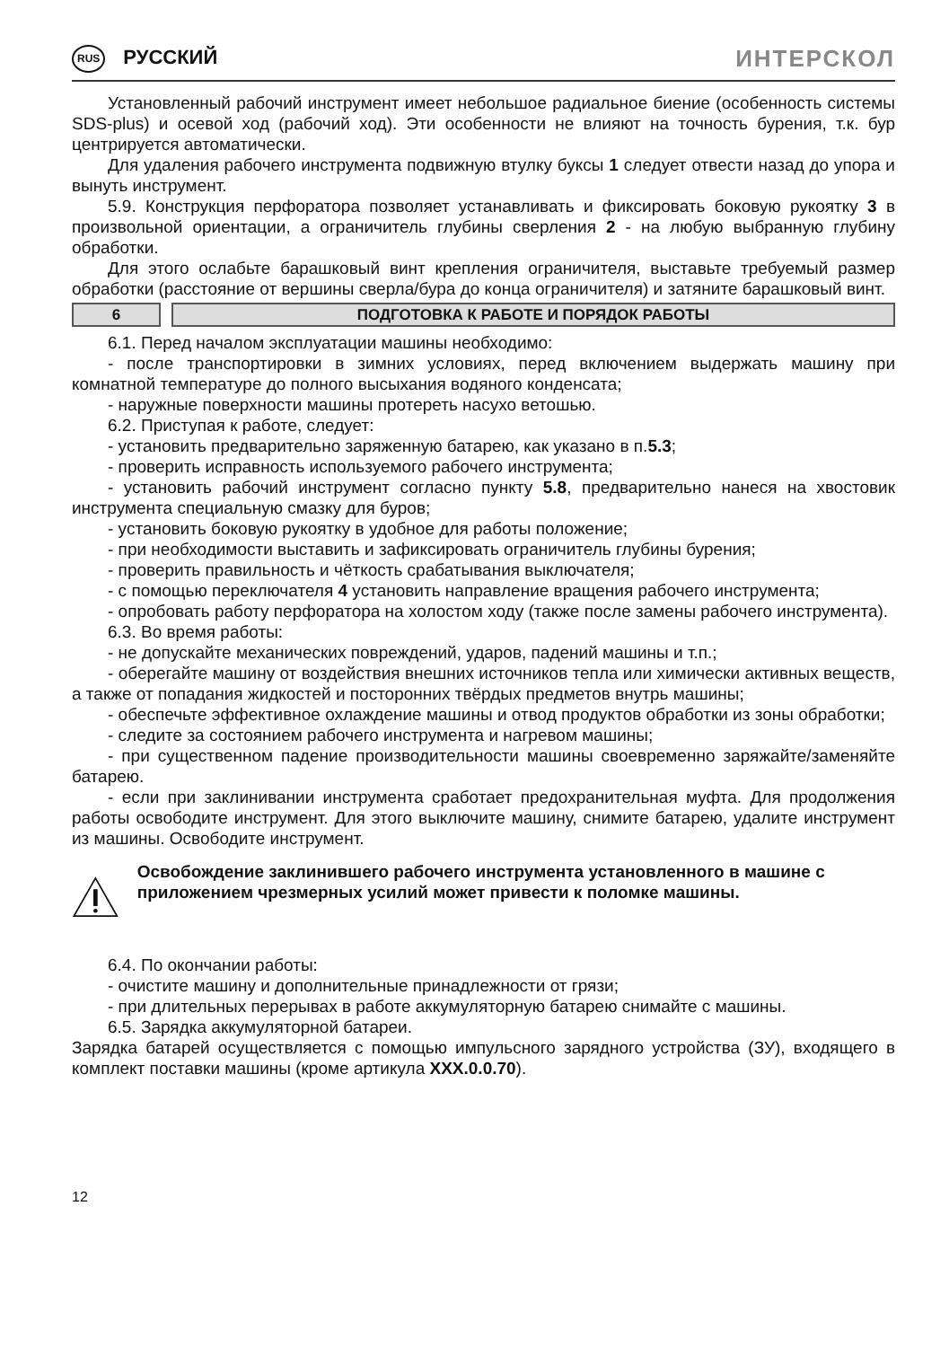RUS РУССКИЙ
ИНТЕРСКОЛ
Установленный рабочий инструмент имеет небольшое радиальное биение (особенность системы SDS-plus) и осевой ход (рабочий ход). Эти особенности не влияют на точность бурения, т.к. бур центрируется автоматически.
Для удаления рабочего инструмента подвижную втулку буксы 1 следует отвести назад до упора и вынуть инструмент.
5.9. Конструкция перфоратора позволяет устанавливать и фиксировать боковую рукоятку 3 в произвольной ориентации, а ограничитель глубины сверления 2 - на любую выбранную глубину обработки.
Для этого ослабьте барашковый винт крепления ограничителя, выставьте требуемый размер обработки (расстояние от вершины сверла/бура до конца ограничителя) и затяните барашковый винт.
6 ПОДГОТОВКА К РАБОТЕ И ПОРЯДОК РАБОТЫ
6.1. Перед началом эксплуатации машины необходимо:
- после транспортировки в зимних условиях, перед включением выдержать машину при комнатной температуре до полного высыхания водяного конденсата;
- наружные поверхности машины протереть насухо ветошью.
6.2. Приступая к работе, следует:
- установить предварительно заряженную батарею, как указано в п.5.3;
- проверить исправность используемого рабочего инструмента;
- установить рабочий инструмент согласно пункту 5.8, предварительно нанеся на хвостовик инструмента специальную смазку для буров;
- установить боковую рукоятку в удобное для работы положение;
- при необходимости выставить и зафиксировать ограничитель глубины бурения;
- проверить правильность и чёткость срабатывания выключателя;
- с помощью переключателя 4 установить направление вращения рабочего инструмента;
- опробовать работу перфоратора на холостом ходу (также после замены рабочего инструмента).
6.3. Во время работы:
- не допускайте механических повреждений, ударов, падений машины и т.п.;
- оберегайте машину от воздействия внешних источников тепла или химически активных веществ, а также от попадания жидкостей и посторонних твёрдых предметов внутрь машины;
- обеспечьте эффективное охлаждение машины и отвод продуктов обработки из зоны обработки;
- следите за состоянием рабочего инструмента и нагревом машины;
- при существенном падение производительности машины своевременно заряжайте/заменяйте батарею.
- если при заклинивании инструмента сработает предохранительная муфта. Для продолжения работы освободите инструмент. Для этого выключите машину, снимите батарею, удалите инструмент из машины. Освободите инструмент.
Освобождение заклинившего рабочего инструмента установленного в машине с приложением чрезмерных усилий может привести к поломке машины.
6.4. По окончании работы:
- очистите машину и дополнительные принадлежности от грязи;
- при длительных перерывах в работе аккумуляторную батарею снимайте с машины.
6.5. Зарядка аккумуляторной батареи.
Зарядка батарей осуществляется с помощью импульсного зарядного устройства (ЗУ), входящего в комплект поставки машины (кроме артикула XXX.0.0.70).
12